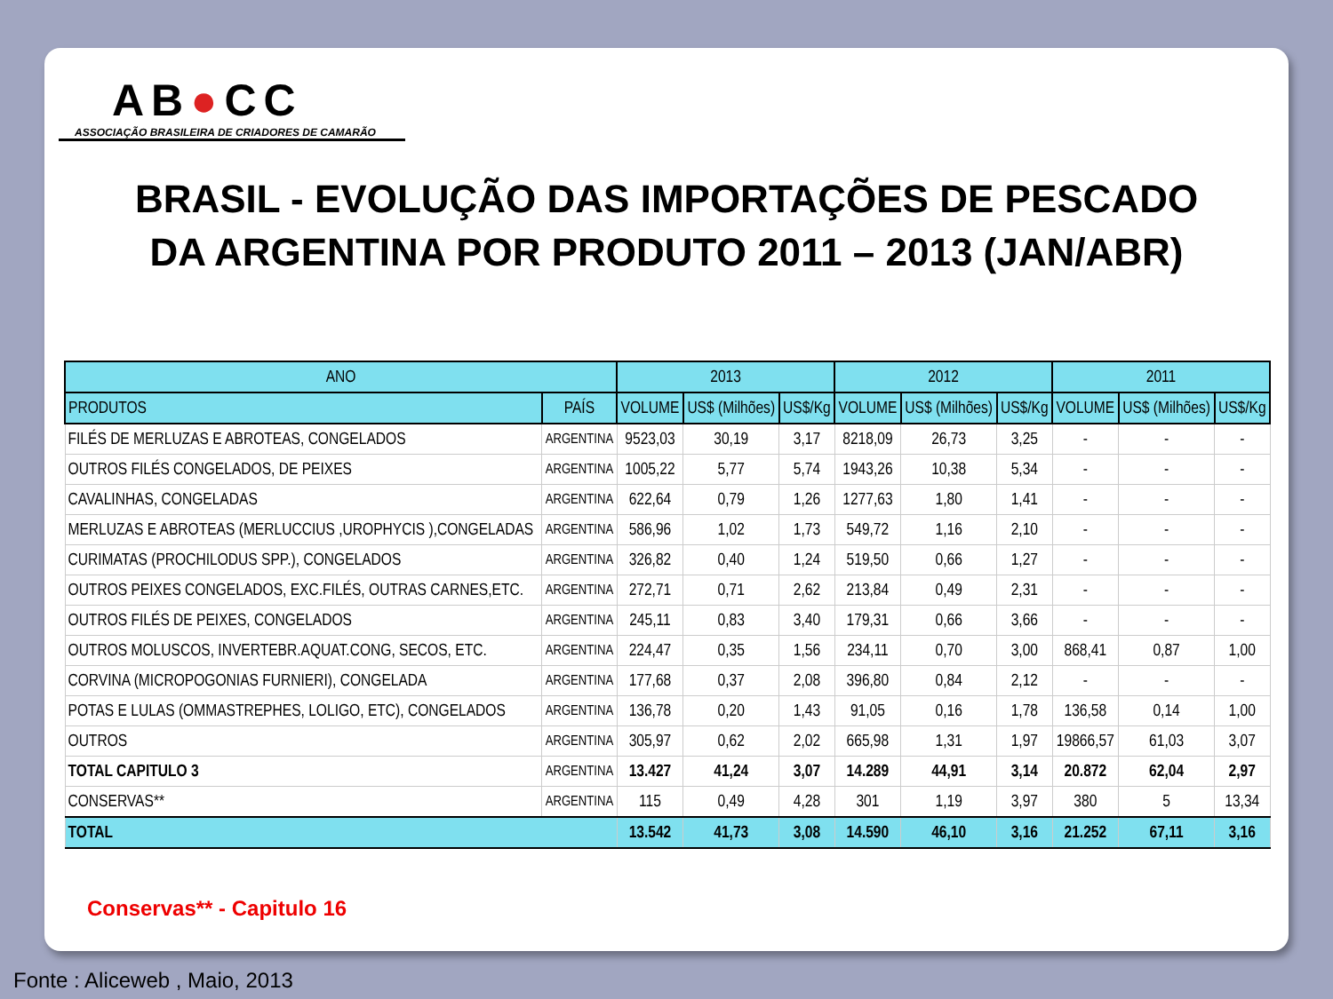AB●CC
ASSOCIAÇÃO BRASILEIRA DE CRIADORES DE CAMARÃO
BRASIL - EVOLUÇÃO DAS IMPORTAÇÕES DE PESCADO
DA ARGENTINA POR PRODUTO 2011 – 2013 (JAN/ABR)
| ANO | | 2013 | | | 2012 | | | 2011 | | |
| --- | --- | --- | --- | --- | --- | --- | --- | --- | --- | --- |
| PRODUTOS | PAÍS | VOLUME | US$ (Milhões) | US$/Kg | VOLUME | US$ (Milhões) | US$/Kg | VOLUME | US$ (Milhões) | US$/Kg |
| FILÉS DE MERLUZAS E ABROTEAS, CONGELADOS | ARGENTINA | 9523,03 | 30,19 | 3,17 | 8218,09 | 26,73 | 3,25 | - | - | - |
| OUTROS FILÉS CONGELADOS, DE PEIXES | ARGENTINA | 1005,22 | 5,77 | 5,74 | 1943,26 | 10,38 | 5,34 | - | - | - |
| CAVALINHAS, CONGELADAS | ARGENTINA | 622,64 | 0,79 | 1,26 | 1277,63 | 1,80 | 1,41 | - | - | - |
| MERLUZAS E ABROTEAS (MERLUCCIUS ,UROPHYCIS ),CONGELADAS | ARGENTINA | 586,96 | 1,02 | 1,73 | 549,72 | 1,16 | 2,10 | - | - | - |
| CURIMATAS (PROCHILODUS SPP.), CONGELADOS | ARGENTINA | 326,82 | 0,40 | 1,24 | 519,50 | 0,66 | 1,27 | - | - | - |
| OUTROS PEIXES CONGELADOS, EXC.FILÉS, OUTRAS CARNES,ETC. | ARGENTINA | 272,71 | 0,71 | 2,62 | 213,84 | 0,49 | 2,31 | - | - | - |
| OUTROS FILÉS DE PEIXES, CONGELADOS | ARGENTINA | 245,11 | 0,83 | 3,40 | 179,31 | 0,66 | 3,66 | - | - | - |
| OUTROS MOLUSCOS, INVERTEBR.AQUAT.CONG, SECOS, ETC. | ARGENTINA | 224,47 | 0,35 | 1,56 | 234,11 | 0,70 | 3,00 | 868,41 | 0,87 | 1,00 |
| CORVINA (MICROPOGONIAS FURNIERI), CONGELADA | ARGENTINA | 177,68 | 0,37 | 2,08 | 396,80 | 0,84 | 2,12 | - | - | - |
| POTAS E LULAS (OMMASTREPHES, LOLIGO, ETC), CONGELADOS | ARGENTINA | 136,78 | 0,20 | 1,43 | 91,05 | 0,16 | 1,78 | 136,58 | 0,14 | 1,00 |
| OUTROS | ARGENTINA | 305,97 | 0,62 | 2,02 | 665,98 | 1,31 | 1,97 | 19866,57 | 61,03 | 3,07 |
| TOTAL CAPITULO 3 | ARGENTINA | 13.427 | 41,24 | 3,07 | 14.289 | 44,91 | 3,14 | 20.872 | 62,04 | 2,97 |
| CONSERVAS** | ARGENTINA | 115 | 0,49 | 4,28 | 301 | 1,19 | 3,97 | 380 | 5 | 13,34 |
| TOTAL | | 13.542 | 41,73 | 3,08 | 14.590 | 46,10 | 3,16 | 21.252 | 67,11 | 3,16 |
Conservas** - Capitulo 16
Fonte : Aliceweb , Maio, 2013